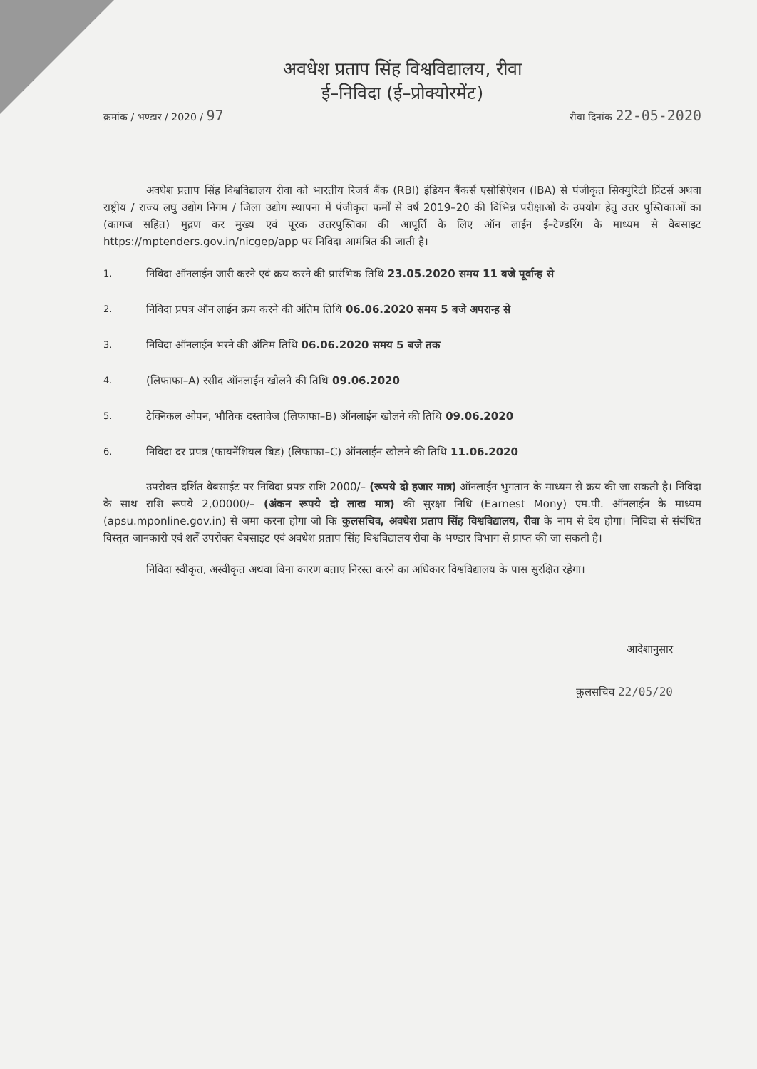अवधेश प्रताप सिंह विश्वविद्यालय, रीवा
ई–निविदा (ई–प्रोक्योरमेंट)
क्रमांक / भण्डार / 2020 / 97
रीवा दिनांक 22-05-2020
अवधेश प्रताप सिंह विश्वविद्यालय रीवा को भारतीय रिजर्व बैंक (RBI) इंडियन बैंकर्स एसोसिऐशन (IBA) से पंजीकृत सिक्युरिटी प्रिंटर्स अथवा राष्ट्रीय / राज्य लघु उद्योग निगम / जिला उद्योग स्थापना में पंजीकृत फर्मों से वर्ष 2019–20 की विभिन्न परीक्षाओं के उपयोग हेतु उत्तर पुस्तिकाओं का (कागज सहित) मुद्रण कर मुख्य एवं पूरक उत्तरपुस्तिका की आपूर्ति के लिए ऑन लाईन ई–टेण्डरिंग के माध्यम से वेबसाइट https://mptenders.gov.in/nicgep/app पर निविदा आमंत्रित की जाती है।
1.
निविदा ऑनलाईन जारी करने एवं क्रय करने की प्रारंभिक तिथि 23.05.2020 समय 11 बजे पूर्वान्ह से
2.
निविदा प्रपत्र ऑन लाईन क्रय करने की अंतिम तिथि 06.06.2020 समय 5 बजे अपरान्ह से
3.
निविदा ऑनलाईन भरने की अंतिम तिथि 06.06.2020 समय 5 बजे तक
4.
(लिफाफा–A) रसीद ऑनलाईन खोलने की तिथि 09.06.2020
5.
टेक्निकल ओपन, भौतिक दस्तावेज (लिफाफा–B) ऑनलाईन खोलने की तिथि 09.06.2020
6.
निविदा दर प्रपत्र (फायनेंशियल बिड) (लिफाफा–C) ऑनलाईन खोलने की तिथि 11.06.2020
उपरोक्त दर्शित वेबसाईट पर निविदा प्रपत्र राशि 2000/– (रूपये दो हजार मात्र) ऑनलाईन भुगतान के माध्यम से क्रय की जा सकती है। निविदा के साथ राशि रूपये 2,00000/– (अंकन रूपये दो लाख मात्र) की सुरक्षा निधि (Earnest Mony) एम.पी. ऑनलाईन के माध्यम (apsu.mponline.gov.in) से जमा करना होगा जो कि कुलसचिव, अवधेश प्रताप सिंह विश्वविद्यालय, रीवा के नाम से देय होगा। निविदा से संबंधित विस्तृत जानकारी एवं शर्तें उपरोक्त वेबसाइट एवं अवधेश प्रताप सिंह विश्वविद्यालय रीवा के भण्डार विभाग से प्राप्त की जा सकती है।
निविदा स्वीकृत, अस्वीकृत अथवा बिना कारण बताए निरस्त करने का अधिकार विश्वविद्यालय के पास सुरक्षित रहेगा।
आदेशानुसार
कुलसचिव 22/05/20